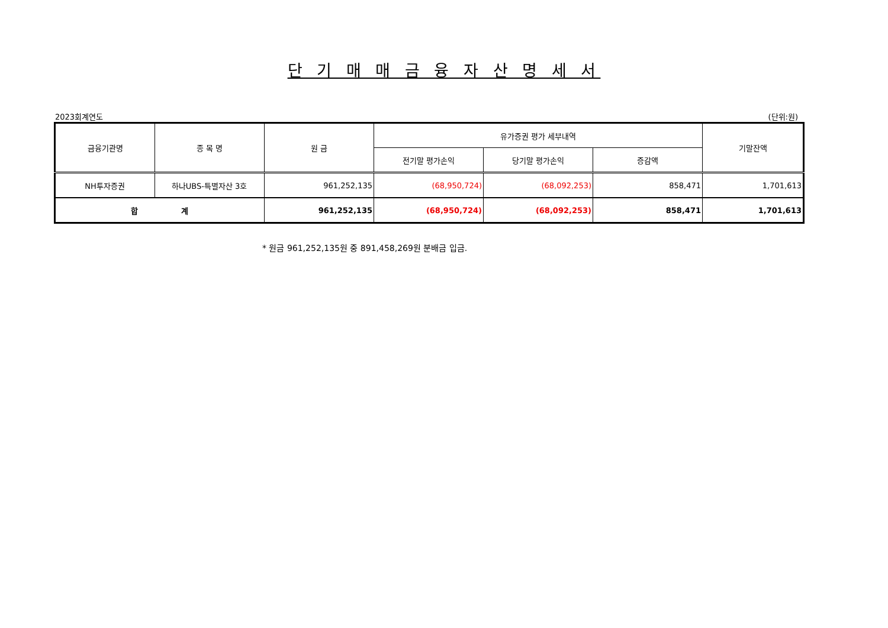단 기 매 매 금 융 자 산 명 세 서
2023회계연도 (단위:원)
| 금융기관명 | 종 목 명 | 원 금 | 유가증권 평가 세부내역 | | | 기말잔액 |
| --- | --- | --- | --- | --- | --- | --- |
| | | | 전기말 평가손익 | 당기말 평가손익 | 증감액 | |
| NH투자증권 | 하나UBS-특별자산 3호 | 961,252,135 | (68,950,724) | (68,092,253) | 858,471 | 1,701,613 |
| 합 계 | | 961,252,135 | (68,950,724) | (68,092,253) | 858,471 | 1,701,613 |
* 원금 961,252,135원 중 891,458,269원 분배금 입금.